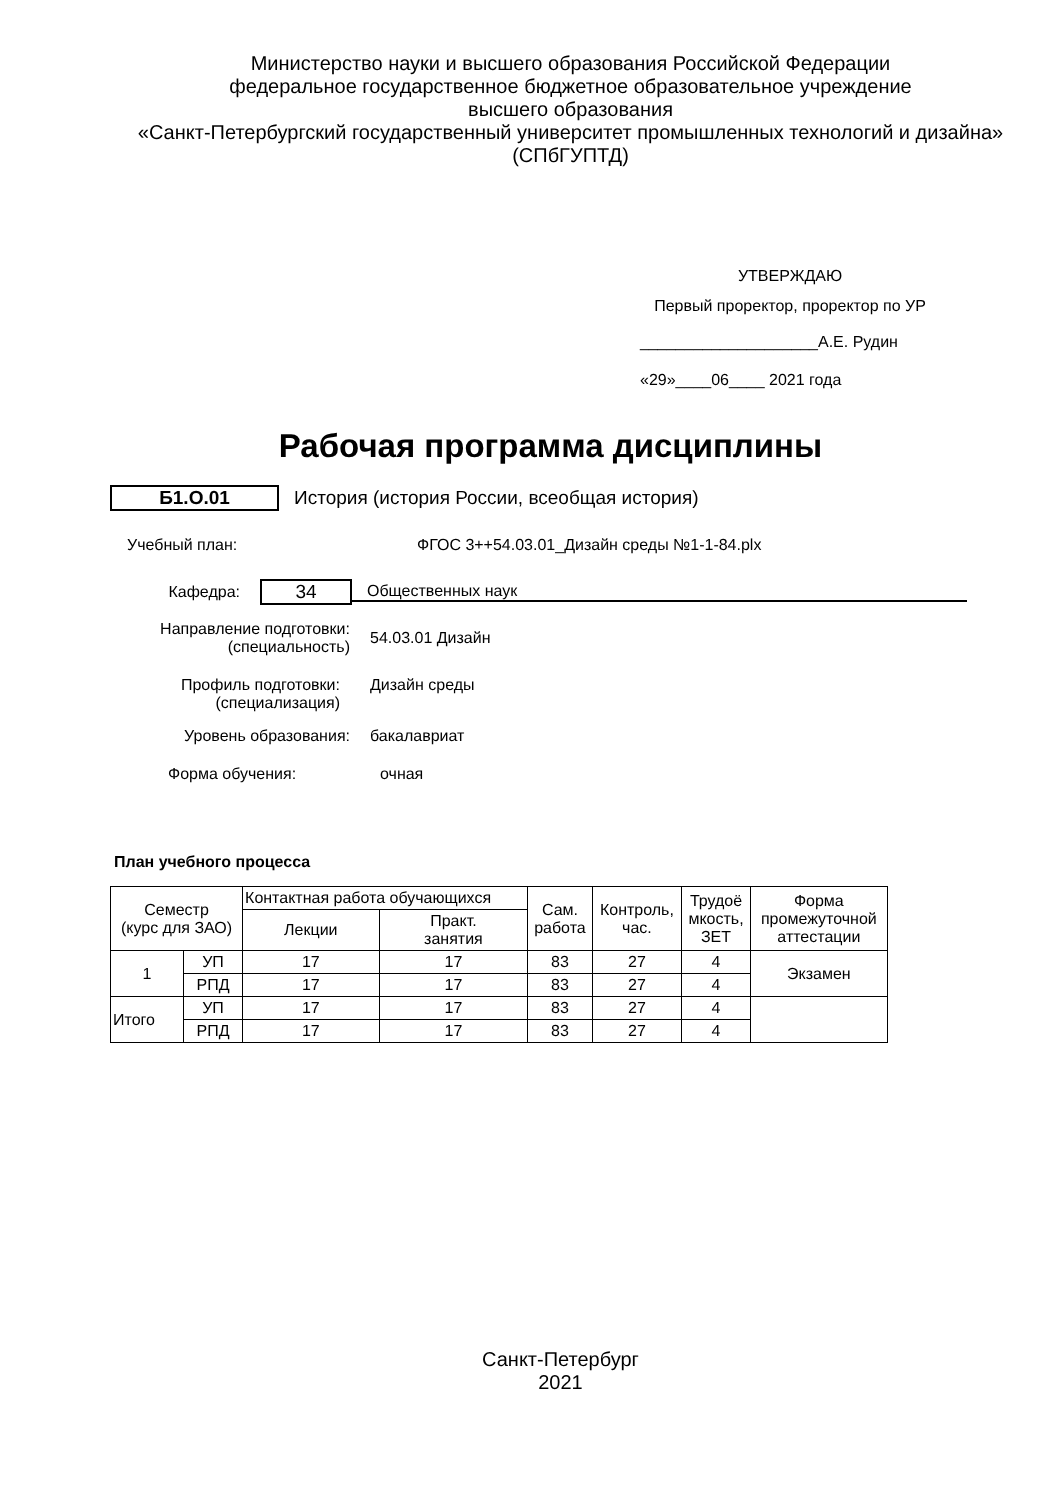Министерство науки и высшего образования Российской Федерации
федеральное государственное бюджетное образовательное учреждение
высшего образования
«Санкт-Петербургский государственный университет промышленных технологий и дизайна»
(СПбГУПТД)
УТВЕРЖДАЮ
Первый проректор, проректор по УР
____________________А.Е. Рудин
«29»____06____ 2021 года
Рабочая программа дисциплины
Б1.О.01
История (история России, всеобщая история)
Учебный план: ФГОС 3++54.03.01_Дизайн среды №1-1-84.plx
Кафедра:
34
Общественных наук
Направление подготовки:
(специальность)
54.03.01 Дизайн
Профиль подготовки:
(специализация)
Дизайн среды
Уровень образования: бакалавриат
Форма обучения: очная
План учебного процесса
| Семестр (курс для ЗАО) | | Контактная работа обучающихся | | Сам. работа | Контроль, час. | Трудоё мкость, ЗЕТ | Форма промежуточной аттестации |
| --- | --- | --- | --- | --- | --- | --- | --- |
| | | Лекции | Практ. занятия | | | | |
| 1 | УП | 17 | 17 | 83 | 27 | 4 | Экзамен |
| | РПД | 17 | 17 | 83 | 27 | 4 | |
| Итого | УП | 17 | 17 | 83 | 27 | 4 | |
| | РПД | 17 | 17 | 83 | 27 | 4 | |
Санкт-Петербург
2021